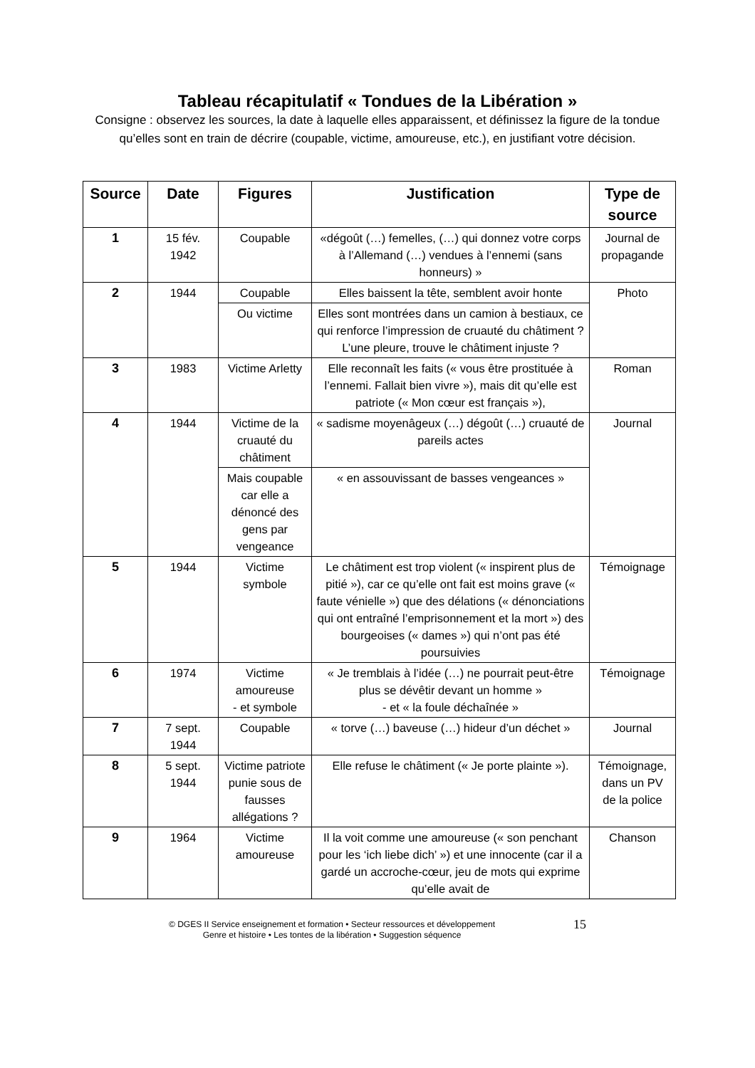Tableau récapitulatif « Tondues de la Libération »
Consigne : observez les sources, la date à laquelle elles apparaissent, et définissez la figure de la tondue qu’elles sont en train de décrire (coupable, victime, amoureuse, etc.), en justifiant votre décision.
| Source | Date | Figures | Justification | Type de source |
| --- | --- | --- | --- | --- |
| 1 | 15 fév. 1942 | Coupable | «dégoût (…) femelles, (…) qui donnez votre corps à l’Allemand (…) vendues à l’ennemi (sans honneurs) » | Journal de propagande |
| 2 | 1944 | Coupable | Elles baissent la tête, semblent avoir honte | Photo |
| | | Ou victime | Elles sont montrées dans un camion à bestiaux, ce qui renforce l’impression de cruauté du châtiment ? L’une pleure, trouve le châtiment injuste ? | |
| 3 | 1983 | Victime Arletty | Elle reconnaît les faits (« vous être prostituée à l’ennemi. Fallait bien vivre »), mais dit qu’elle est patriote (« Mon cœur est français »), | Roman |
| 4 | 1944 | Victime de la cruauté du châtiment | « sadisme moyenâgeux (…) dégoût (…) cruauté de pareils actes | Journal |
| | | Mais coupable car elle a dénoncé des gens par vengeance | « en assouvissant de basses vengeances » | |
| 5 | 1944 | Victime symbole | Le châtiment est trop violent (« inspirent plus de pitié »), car ce qu’elle ont fait est moins grave (« faute vénielle ») que des délations (« dénonciations qui ont entraîné l’emprisonnement et la mort ») des bourgeoises (« dames ») qui n’ont pas été poursuivies | Témoignage |
| 6 | 1974 | Victime amoureuse - et symbole | « Je tremblais à l’idée (…) ne pourrait peut-être plus se dévêtir devant un homme » - et « la foule déchaînée » | Témoignage |
| 7 | 7 sept. 1944 | Coupable | « torve (…) baveuse (…) hideur d’un déchet » | Journal |
| 8 | 5 sept. 1944 | Victime patriote punie sous de fausses allégations ? | Elle refuse le châtiment (« Je porte plainte »). | Témoignage, dans un PV de la police |
| 9 | 1964 | Victime amoureuse | Il la voit comme une amoureuse (« son penchant pour les ‘ich liebe dich’ ») et une innocente (car il a gardé un accroche-cœur, jeu de mots qui exprime qu’elle avait de | Chanson |
© DGES II Service enseignement et formation • Secteur ressources et développement
Genre et histoire • Les tontes de la libération • Suggestion séquence
15